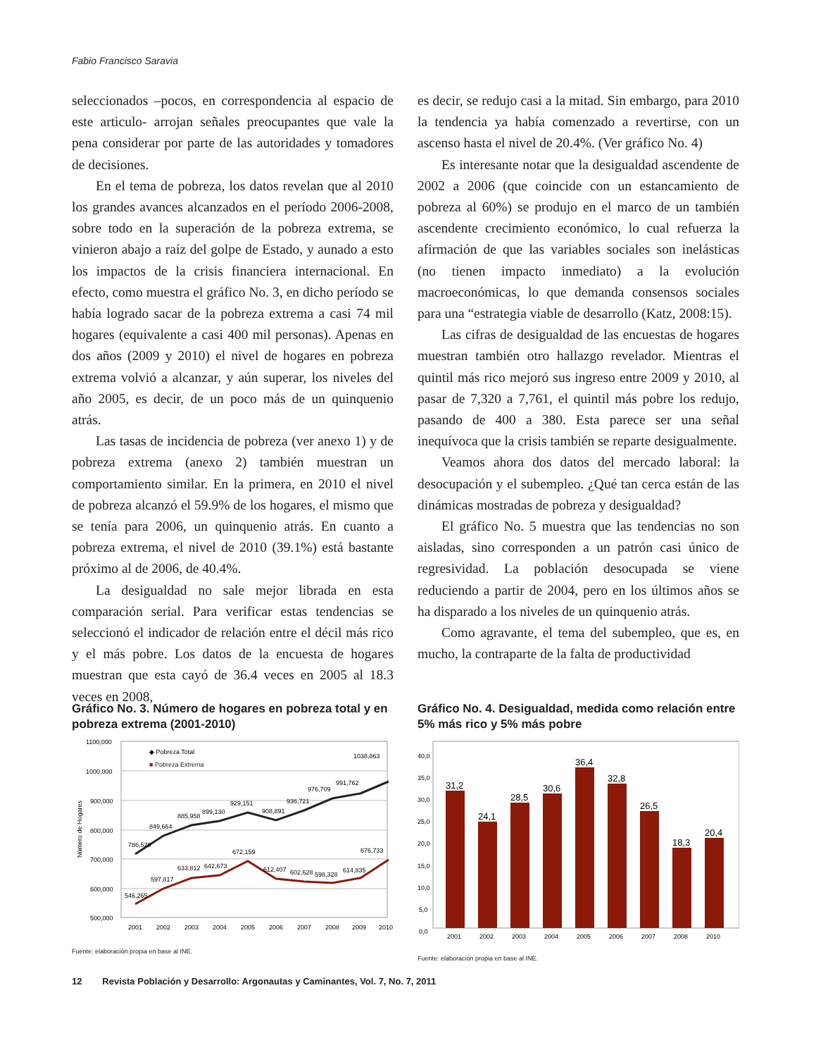Fabio Francisco Saravia
seleccionados –pocos, en correspondencia al espacio de este articulo- arrojan señales preocupantes que vale la pena considerar por parte de las autoridades y tomadores de decisiones.
En el tema de pobreza, los datos revelan que al 2010 los grandes avances alcanzados en el período 2006-2008, sobre todo en la superación de la pobreza extrema, se vinieron abajo a raíz del golpe de Estado, y aunado a esto los impactos de la crisis financiera internacional. En efecto, como muestra el gráfico No. 3, en dicho período se había logrado sacar de la pobreza extrema a casi 74 mil hogares (equivalente a casi 400 mil personas). Apenas en dos años (2009 y 2010) el nivel de hogares en pobreza extrema volvió a alcanzar, y aún superar, los niveles del año 2005, es decir, de un poco más de un quinquenio atrás.
Las tasas de incidencia de pobreza (ver anexo 1) y de pobreza extrema (anexo 2) también muestran un comportamiento similar. En la primera, en 2010 el nivel de pobreza alcanzó el 59.9% de los hogares, el mismo que se tenía para 2006, un quinquenio atrás. En cuanto a pobreza extrema, el nivel de 2010 (39.1%) está bastante próximo al de 2006, de 40.4%.
La desigualdad no sale mejor librada en esta comparación serial. Para verificar estas tendencias se seleccionó el indicador de relación entre el décil más rico y el más pobre. Los datos de la encuesta de hogares muestran que esta cayó de 36.4 veces en 2005 al 18.3 veces en 2008,
es decir, se redujo casi a la mitad. Sin embargo, para 2010 la tendencia ya había comenzado a revertirse, con un ascenso hasta el nivel de 20.4%. (Ver gráfico No. 4)
Es interesante notar que la desigualdad ascendente de 2002 a 2006 (que coincide con un estancamiento de pobreza al 60%) se produjo en el marco de un también ascendente crecimiento económico, lo cual refuerza la afirmación de que las variables sociales son inelásticas (no tienen impacto inmediato) a la evolución macroeconómicas, lo que demanda consensos sociales para una “estrategia viable de desarrollo (Katz, 2008:15).
Las cifras de desigualdad de las encuestas de hogares muestran también otro hallazgo revelador. Mientras el quintil más rico mejoró sus ingreso entre 2009 y 2010, al pasar de 7,320 a 7,761, el quintil más pobre los redujo, pasando de 400 a 380. Esta parece ser una señal inequívoca que la crisis también se reparte desigualmente.
Veamos ahora dos datos del mercado laboral: la desocupación y el subempleo. ¿Qué tan cerca están de las dinámicas mostradas de pobreza y desigualdad?
El gráfico No. 5 muestra que las tendencias no son aisladas, sino corresponden a un patrón casi único de regresividad. La población desocupada se viene reduciendo a partir de 2004, pero en los últimos años se ha disparado a los niveles de un quinquenio atrás.
Como agravante, el tema del subempleo, que es, en mucho, la contraparte de la falta de productividad
Gráfico No. 3. Número de hogares en pobreza total y en pobreza extrema (2001-2010)
1100,000
1000,000
900,000
800,000
700,000
600,000
500,000
Número de Hogares
◆ Pobreza Total
■ Pobreza Extrema
786,528
849,664
885,958
899,130
929,151
908,891
936,721
976,709
991,762
1038,863
546,265
597,817
633,812
642,673
672,159
612,407
602,628
598,328
614,835
676,733
2001
2002
2003
2004
2005
2006
2007
2008
2009
2010
Fuente: elaboración propia en base al INE.
Gráfico No. 4. Desigualdad, medida como relación entre 5% más rico y 5% más pobre
40,0
35,0
30,0
25,0
20,0
15,0
10,0
5,0
0,0
31,2
24,1
28,5
30,6
36,4
32,8
26,5
18,3
20,4
2001
2002
2003
2004
2005
2006
2007
2008
2010
Fuente: elaboración propia en base al INE.
12 Revista Población y Desarrollo: Argonautas y Caminantes, Vol. 7, No. 7, 2011